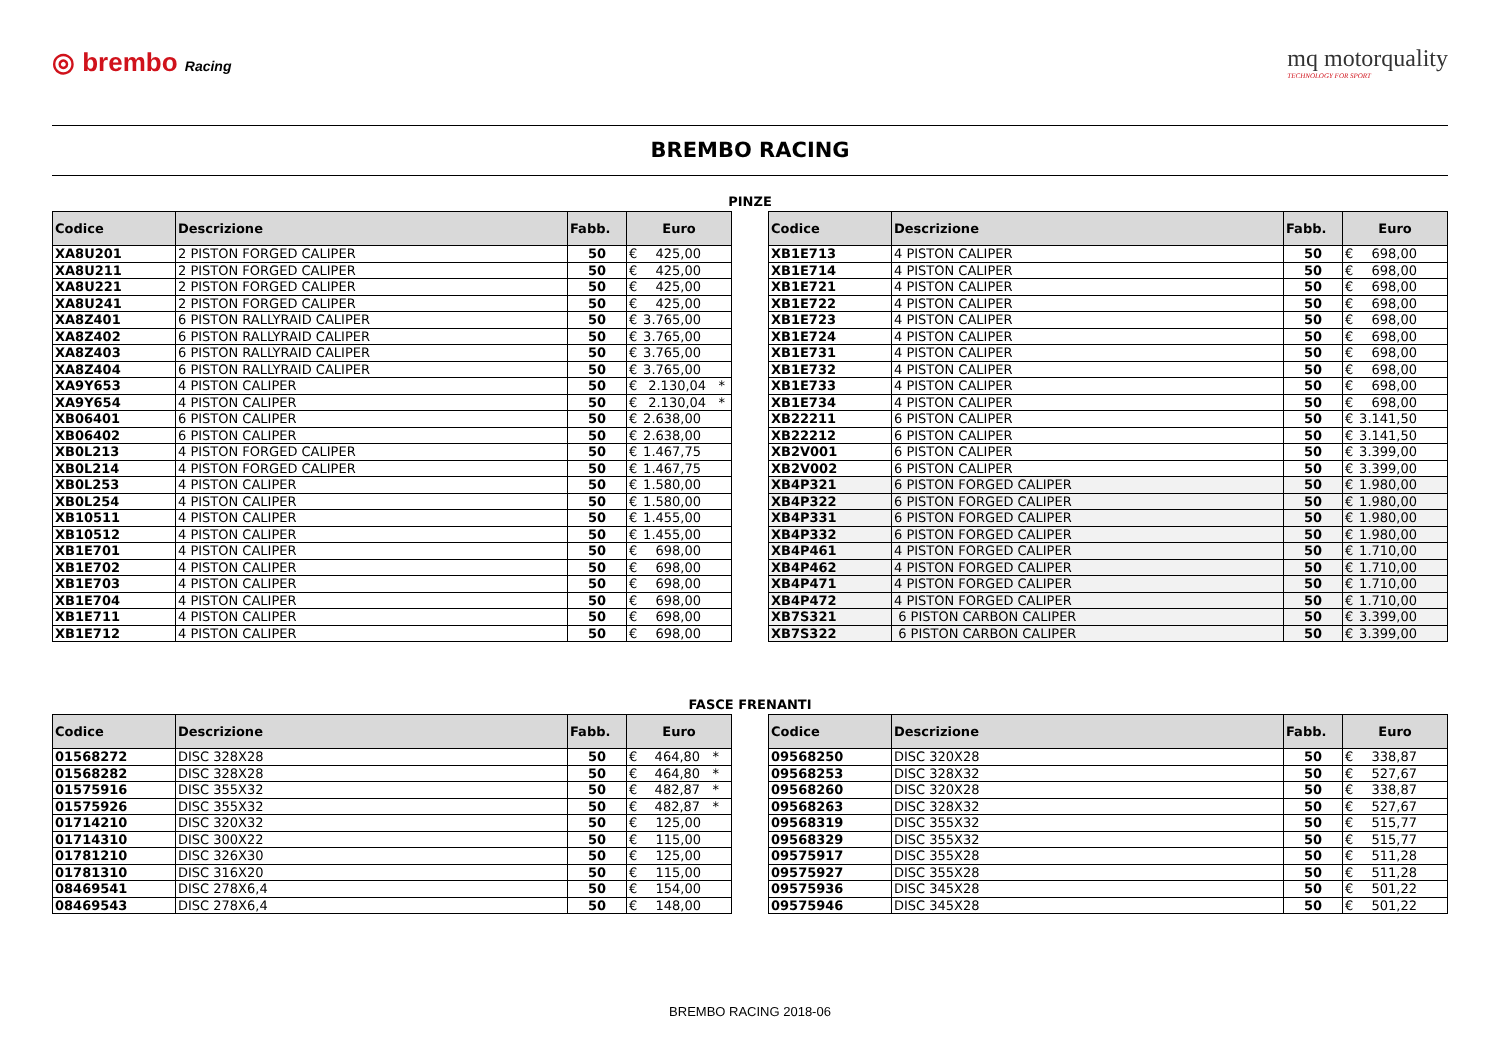◎ brembo Racing
mq motorquality
TECHNOLOGY FOR SPORT
BREMBO RACING
PINZE
| Codice | Descrizione | Fabb. | Euro |
| --- | --- | --- | --- |
| XA8U201 | 2 PISTON FORGED CALIPER | 50 | € 425,00 |
| XA8U211 | 2 PISTON FORGED CALIPER | 50 | € 425,00 |
| XA8U221 | 2 PISTON FORGED CALIPER | 50 | € 425,00 |
| XA8U241 | 2 PISTON FORGED CALIPER | 50 | € 425,00 |
| XA8Z401 | 6 PISTON RALLYRAID CALIPER | 50 | € 3.765,00 |
| XA8Z402 | 6 PISTON RALLYRAID CALIPER | 50 | € 3.765,00 |
| XA8Z403 | 6 PISTON RALLYRAID CALIPER | 50 | € 3.765,00 |
| XA8Z404 | 6 PISTON RALLYRAID CALIPER | 50 | € 3.765,00 |
| XA9Y653 | 4 PISTON CALIPER | 50 | € 2.130,04 * |
| XA9Y654 | 4 PISTON CALIPER | 50 | € 2.130,04 * |
| XB06401 | 6 PISTON CALIPER | 50 | € 2.638,00 |
| XB06402 | 6 PISTON CALIPER | 50 | € 2.638,00 |
| XB0L213 | 4 PISTON FORGED CALIPER | 50 | € 1.467,75 |
| XB0L214 | 4 PISTON FORGED CALIPER | 50 | € 1.467,75 |
| XB0L253 | 4 PISTON CALIPER | 50 | € 1.580,00 |
| XB0L254 | 4 PISTON CALIPER | 50 | € 1.580,00 |
| XB10511 | 4 PISTON CALIPER | 50 | € 1.455,00 |
| XB10512 | 4 PISTON CALIPER | 50 | € 1.455,00 |
| XB1E701 | 4 PISTON CALIPER | 50 | € 698,00 |
| XB1E702 | 4 PISTON CALIPER | 50 | € 698,00 |
| XB1E703 | 4 PISTON CALIPER | 50 | € 698,00 |
| XB1E704 | 4 PISTON CALIPER | 50 | € 698,00 |
| XB1E711 | 4 PISTON CALIPER | 50 | € 698,00 |
| XB1E712 | 4 PISTON CALIPER | 50 | € 698,00 |
| Codice | Descrizione | Fabb. | Euro |
| --- | --- | --- | --- |
| XB1E713 | 4 PISTON CALIPER | 50 | € 698,00 |
| XB1E714 | 4 PISTON CALIPER | 50 | € 698,00 |
| XB1E721 | 4 PISTON CALIPER | 50 | € 698,00 |
| XB1E722 | 4 PISTON CALIPER | 50 | € 698,00 |
| XB1E723 | 4 PISTON CALIPER | 50 | € 698,00 |
| XB1E724 | 4 PISTON CALIPER | 50 | € 698,00 |
| XB1E731 | 4 PISTON CALIPER | 50 | € 698,00 |
| XB1E732 | 4 PISTON CALIPER | 50 | € 698,00 |
| XB1E733 | 4 PISTON CALIPER | 50 | € 698,00 |
| XB1E734 | 4 PISTON CALIPER | 50 | € 698,00 |
| XB22211 | 6 PISTON CALIPER | 50 | € 3.141,50 |
| XB22212 | 6 PISTON CALIPER | 50 | € 3.141,50 |
| XB2V001 | 6 PISTON CALIPER | 50 | € 3.399,00 |
| XB2V002 | 6 PISTON CALIPER | 50 | € 3.399,00 |
| XB4P321 | 6 PISTON FORGED CALIPER | 50 | € 1.980,00 |
| XB4P322 | 6 PISTON FORGED CALIPER | 50 | € 1.980,00 |
| XB4P331 | 6 PISTON FORGED CALIPER | 50 | € 1.980,00 |
| XB4P332 | 6 PISTON FORGED CALIPER | 50 | € 1.980,00 |
| XB4P461 | 4 PISTON FORGED CALIPER | 50 | € 1.710,00 |
| XB4P462 | 4 PISTON FORGED CALIPER | 50 | € 1.710,00 |
| XB4P471 | 4 PISTON FORGED CALIPER | 50 | € 1.710,00 |
| XB4P472 | 4 PISTON FORGED CALIPER | 50 | € 1.710,00 |
| XB7S321 | 6 PISTON CARBON CALIPER | 50 | € 3.399,00 |
| XB7S322 | 6 PISTON CARBON CALIPER | 50 | € 3.399,00 |
FASCE FRENANTI
| Codice | Descrizione | Fabb. | Euro |
| --- | --- | --- | --- |
| 01568272 | DISC 328X28 | 50 | € 464,80 * |
| 01568282 | DISC 328X28 | 50 | € 464,80 * |
| 01575916 | DISC 355X32 | 50 | € 482,87 * |
| 01575926 | DISC 355X32 | 50 | € 482,87 * |
| 01714210 | DISC 320X32 | 50 | € 125,00 |
| 01714310 | DISC 300X22 | 50 | € 115,00 |
| 01781210 | DISC 326X30 | 50 | € 125,00 |
| 01781310 | DISC 316X20 | 50 | € 115,00 |
| 08469541 | DISC 278X6,4 | 50 | € 154,00 |
| 08469543 | DISC 278X6,4 | 50 | € 148,00 |
| Codice | Descrizione | Fabb. | Euro |
| --- | --- | --- | --- |
| 09568250 | DISC 320X28 | 50 | € 338,87 |
| 09568253 | DISC 328X32 | 50 | € 527,67 |
| 09568260 | DISC 320X28 | 50 | € 338,87 |
| 09568263 | DISC 328X32 | 50 | € 527,67 |
| 09568319 | DISC 355X32 | 50 | € 515,77 |
| 09568329 | DISC 355X32 | 50 | € 515,77 |
| 09575917 | DISC 355X28 | 50 | € 511,28 |
| 09575927 | DISC 355X28 | 50 | € 511,28 |
| 09575936 | DISC 345X28 | 50 | € 501,22 |
| 09575946 | DISC 345X28 | 50 | € 501,22 |
BREMBO RACING 2018-06